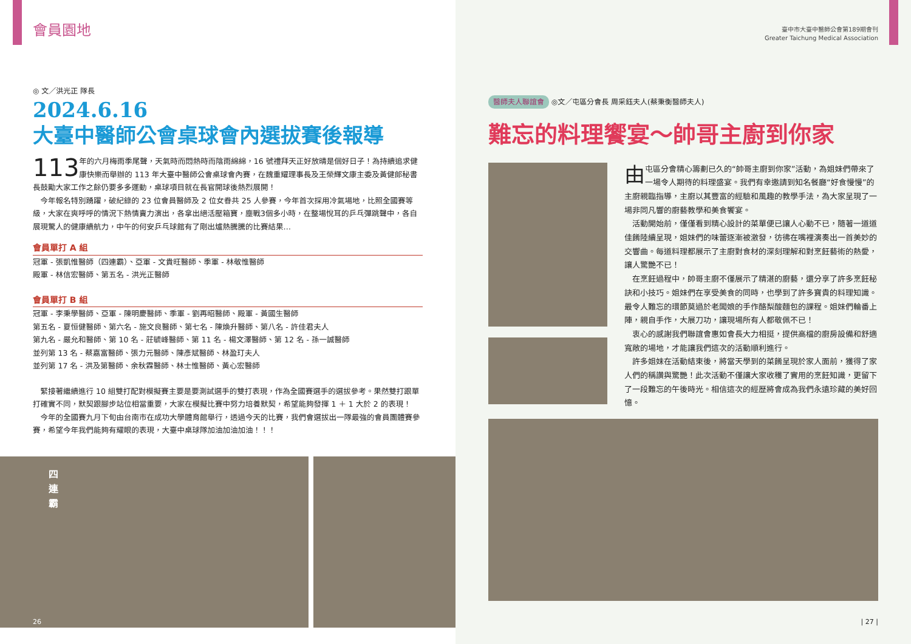會員園地
◎ 文／洪光正 隊長
2024.6.16
大臺中醫師公會桌球會內選拔賽後報導
113 年的六月梅雨季尾聲，天氣時而悶熱時而陰雨綿綿，16 號禮拜天正好放晴是個好日子！為持續追求健康快樂而舉辦的 113 年大臺中醫師公會桌球會內賽，在魏重耀理事長及王榮輝文康主委及黃健郎秘書長鼓勵大家工作之餘仍要多多運動，桌球項目就在長官開球後熱烈展開！
　今年報名特別踴躍，破紀錄的 23 位會員醫師及 2 位女眷共 25 人參賽，今年首次採用冷氣場地，比照全國賽等級，大家在爽呼呼的情況下熱情賣力演出，各拿出絕活壓箱寶，塵戰3個多小時，在整場悅耳的乒乓彈跳聲中，各自展現驚人的健康續航力，中午的何安乒乓球館有了剛出爐熱騰騰的比賽結果…
會員單打 A 組
冠軍 - 張凱惟醫師（四連霸）、亞軍 - 文貴旺醫師、季軍 - 林敬惟醫師
殿軍 - 林信宏醫師、第五名 - 洪光正醫師
會員單打 B 組
冠軍 - 李秉學醫師、亞軍 - 陳明慶醫師、季軍 - 劉再昭醫師、殿軍 - 黃國生醫師
第五名 - 夏恒健醫師、第六名 - 施文良醫師、第七名 - 陳煥升醫師、第八名 - 許佳君夫人
第九名 - 嚴允和醫師、第 10 名 - 莊毓峰醫師、第 11 名 - 楊文澤醫師、第 12 名 - 孫一誠醫師
並列第 13 名 - 蔡嘉富醫師、張力元醫師、陳彥斌醫師、林盈玎夫人
並列第 17 名 - 洪及第醫師、余秋霖醫師、林士惟醫師、黃心宏醫師
　緊接著繼續進行 10 組雙打配對模擬賽主要是要測試選手的雙打表現，作為全國賽選手的選拔參考。果然雙打跟單打確實不同，默契跟腳步站位相當重要，大家在模擬比賽中努力培養默契，希望能夠發揮 1 ＋ 1 大於 2 的表現！
　今年的全國賽九月下旬由台南市在成功大學體育館舉行，透過今天的比賽，我們會選拔出一隊最強的會員團體賽參賽，希望今年我們能夠有耀眼的表現，大臺中桌球隊加油加油加油！！！
四
連
霸
26
臺中市大臺中醫師公會第189期會刊
Greater Taichung Medical Association
醫師夫人聯誼會 ◎文／屯區分會長 周采鈺夫人(蔡秉衡醫師夫人)
難忘的料理饗宴～帥哥主廚到你家
由屯區分會精心籌劃已久的“帥哥主廚到你家”活動，為姐妹們帶來了一場令人期待的料理盛宴。我們有幸邀請到知名餐廳“好食慢慢”的主廚親臨指導，主廚以其豐富的經驗和風趣的教學手法，為大家呈現了一場非同凡響的廚藝教學和美食饗宴。
　活動開始前，僅僅看到精心設計的菜單便已讓人心動不已，隨著一道道佳餚陸續呈現，姐妹們的味蕾逐漸被激發，彷彿在嘴裡演奏出一首美妙的交響曲。每道料理都展示了主廚對食材的深刻理解和對烹飪藝術的熱愛，讓人驚艷不已！
　在烹飪過程中，帥哥主廚不僅展示了精湛的廚藝，還分享了許多烹飪秘訣和小技巧。姐妹們在享受美食的同時，也學到了許多寶貴的料理知識。最令人難忘的環節莫過於老闆娘的手作酪梨酸麵包的課程。姐妹們輪番上陣，親自手作，大展刀功，讓現場所有人都敬佩不已！
　衷心的感謝我們聯誼會惠如會長大力相挺，提供高檔的廚房設備和舒適寬敞的場地，才能讓我們這次的活動順利進行。
　許多姐妹在活動結束後，將當天學到的菜餚呈現於家人面前，獲得了家人們的稱讚與驚艷！此次活動不僅讓大家收穫了實用的烹飪知識，更留下了一段難忘的午後時光。相信這次的經歷將會成為我們永遠珍藏的美好回憶。
| 27 |